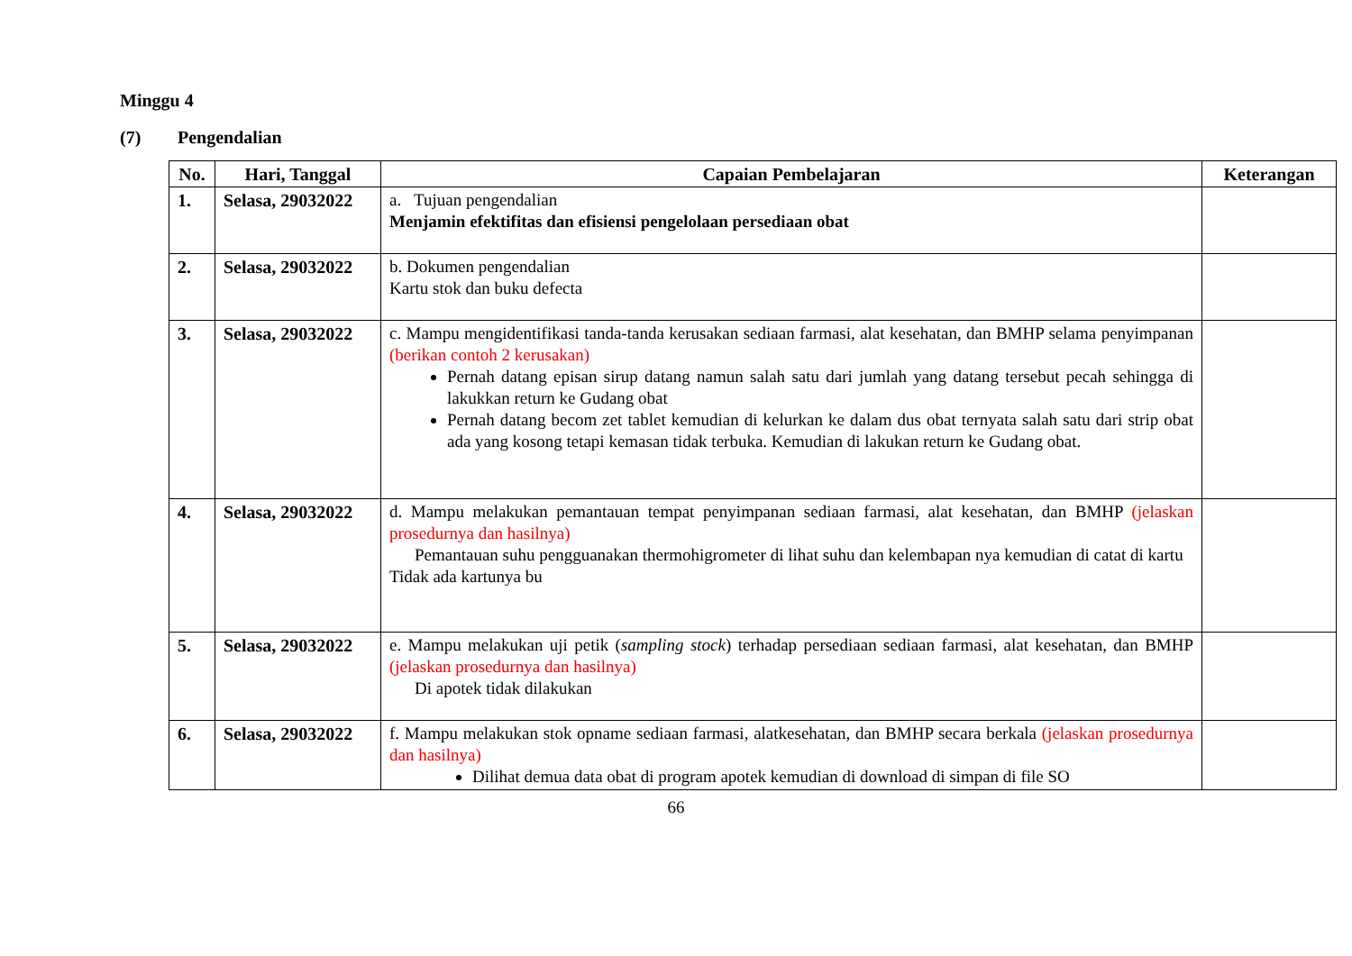Minggu 4
(7) Pengendalian
| No. | Hari, Tanggal | Capaian Pembelajaran | Keterangan |
| --- | --- | --- | --- |
| 1. | Selasa, 29032022 | a. Tujuan pengendalian Menjamin efektifitas dan efisiensi pengelolaan persediaan obat | |
| 2. | Selasa, 29032022 | b. Dokumen pengendalian Kartu stok dan buku defecta | |
| 3. | Selasa, 29032022 | c. Mampu mengidentifikasi tanda-tanda kerusakan sediaan farmasi, alat kesehatan, dan BMHP selama penyimpanan (berikan contoh 2 kerusakan) Pernah datang episan sirup datang namun salah satu dari jumlah yang datang tersebut pecah sehingga di lakukkan return ke Gudang obat Pernah datang becom zet tablet kemudian di kelurkan ke dalam dus obat ternyata salah satu dari strip obat ada yang kosong tetapi kemasan tidak terbuka. Kemudian di lakukan return ke Gudang obat. | |
| 4. | Selasa, 29032022 | d. Mampu melakukan pemantauan tempat penyimpanan sediaan farmasi, alat kesehatan, dan BMHP (jelaskan prosedurnya dan hasilnya) Pemantauan suhu pengguanakan thermohigrometer di lihat suhu dan kelembapan nya kemudian di catat di kartu Tidak ada kartunya bu | |
| 5. | Selasa, 29032022 | e. Mampu melakukan uji petik ( sampling stock ) terhadap persediaan sediaan farmasi, alat kesehatan, dan BMHP (jelaskan prosedurnya dan hasilnya) Di apotek tidak dilakukan | |
| 6. | Selasa, 29032022 | f. Mampu melakukan stok opname sediaan farmasi, alatkesehatan, dan BMHP secara berkala (jelaskan prosedurnya dan hasilnya) Dilihat demua data obat di program apotek kemudian di download di simpan di file SO | |
66